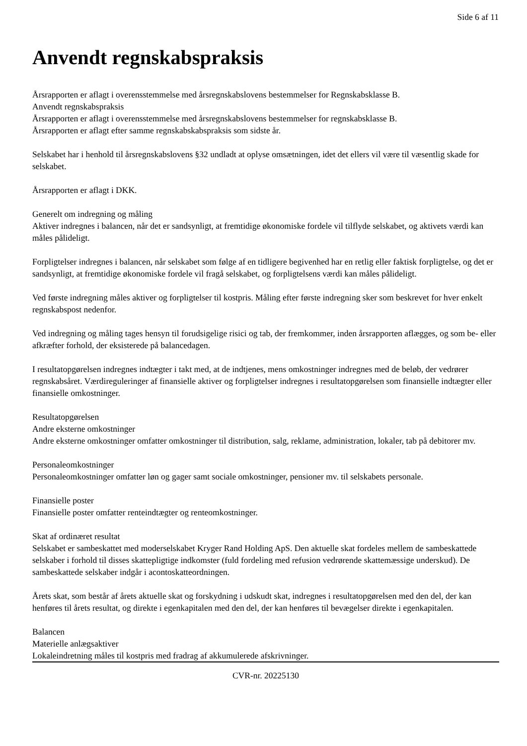Side 6 af 11
Anvendt regnskabspraksis
Årsrapporten er aflagt i overensstemmelse med årsregnskabslovens bestemmelser for Regnskabsklasse B.
Anvendt regnskabspraksis
Årsrapporten er aflagt i overensstemmelse med årsregnskabslovens bestemmelser for regnskabsklasse B.
Årsrapporten er aflagt efter samme regnskabskabspraksis som sidste år.
Selskabet har i henhold til årsregnskabslovens §32 undladt at oplyse omsætningen, idet det ellers vil være til væsentlig skade for selskabet.
Årsrapporten er aflagt i DKK.
Generelt om indregning og måling
Aktiver indregnes i balancen, når det er sandsynligt, at fremtidige økonomiske fordele vil tilflyde selskabet, og aktivets værdi kan måles pålideligt.
Forpligtelser indregnes i balancen, når selskabet som følge af en tidligere begivenhed har en retlig eller faktisk forpligtelse, og det er sandsynligt, at fremtidige økonomiske fordele vil fragå selskabet, og forpligtelsens værdi kan måles pålideligt.
Ved første indregning måles aktiver og forpligtelser til kostpris. Måling efter første indregning sker som beskrevet for hver enkelt regnskabspost nedenfor.
Ved indregning og måling tages hensyn til forudsigelige risici og tab, der fremkommer, inden årsrapporten aflægges, og som be- eller afkræfter forhold, der eksisterede på balancedagen.
I resultatopgørelsen indregnes indtægter i takt med, at de indtjenes, mens omkostninger indregnes med de beløb, der vedrører regnskabsåret. Værdireguleringer af finansielle aktiver og forpligtelser indregnes i resultatopgørelsen som finansielle indtægter eller finansielle omkostninger.
Resultatopgørelsen
Andre eksterne omkostninger
Andre eksterne omkostninger omfatter omkostninger til distribution, salg, reklame, administration, lokaler, tab på debitorer mv.
Personaleomkostninger
Personaleomkostninger omfatter løn og gager samt sociale omkostninger, pensioner mv. til selskabets personale.
Finansielle poster
Finansielle poster omfatter renteindtægter og renteomkostninger.
Skat af ordinæret resultat
Selskabet er sambeskattet med moderselskabet Kryger Rand Holding ApS. Den aktuelle skat fordeles mellem de sambeskattede selskaber i forhold til disses skattepligtige indkomster (fuld fordeling med refusion vedrørende skattemæssige underskud). De sambeskattede selskaber indgår i acontoskatteordningen.
Årets skat, som består af årets aktuelle skat og forskydning i udskudt skat, indregnes i resultatopgørelsen med den del, der kan henføres til årets resultat, og direkte i egenkapitalen med den del, der kan henføres til bevægelser direkte i egenkapitalen.
Balancen
Materielle anlægsaktiver
Lokaleindretning måles til kostpris med fradrag af akkumulerede afskrivninger.
CVR-nr. 20225130